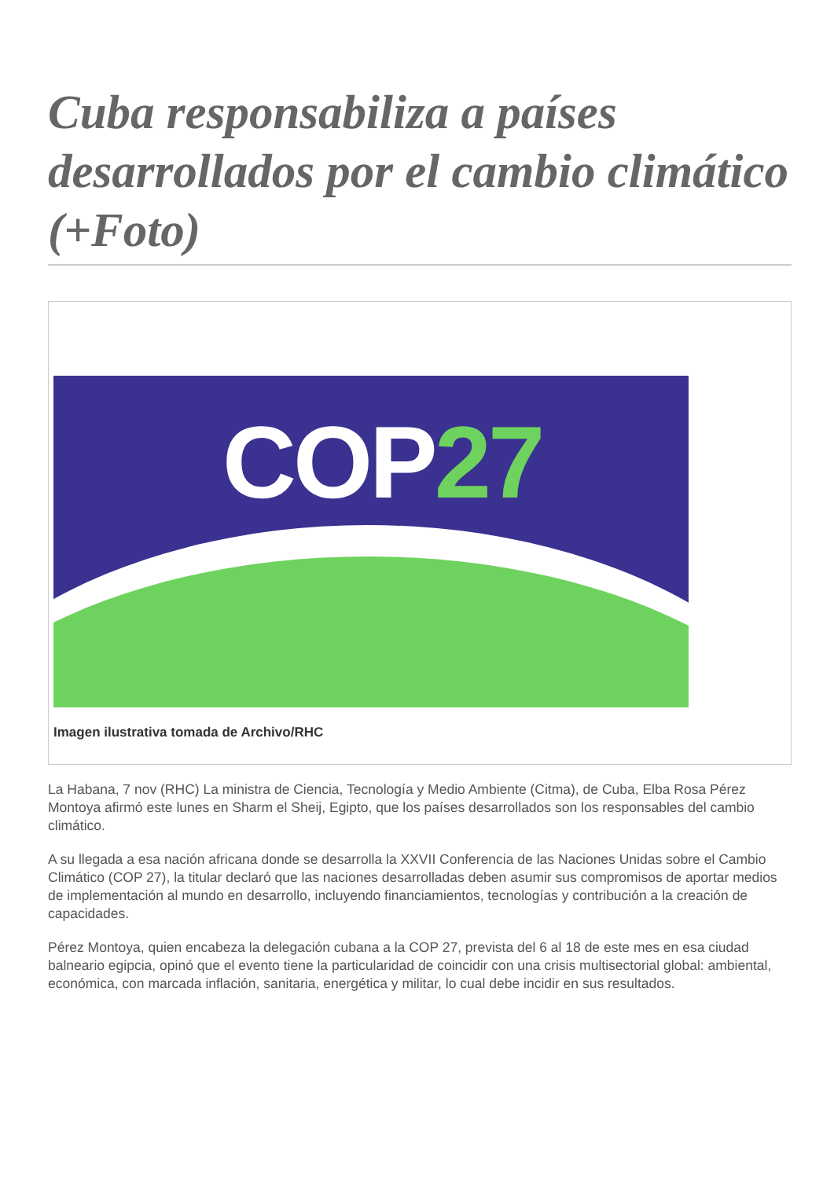Cuba responsabiliza a países desarrollados por el cambio climático (+Foto)
COP27
Imagen ilustrativa tomada de Archivo/RHC
La Habana, 7 nov (RHC) La ministra de Ciencia, Tecnología y Medio Ambiente (Citma), de Cuba, Elba Rosa Pérez Montoya afirmó este lunes en Sharm el Sheij, Egipto, que los países desarrollados son los responsables del cambio climático.
A su llegada a esa nación africana donde se desarrolla la XXVII Conferencia de las Naciones Unidas sobre el Cambio Climático (COP 27), la titular declaró que las naciones desarrolladas deben asumir sus compromisos de aportar medios de implementación al mundo en desarrollo, incluyendo financiamientos, tecnologías y contribución a la creación de capacidades.
Pérez Montoya, quien encabeza la delegación cubana a la COP 27, prevista del 6 al 18 de este mes en esa ciudad balneario egipcia, opinó que el evento tiene la particularidad de coincidir con una crisis multisectorial global: ambiental, económica, con marcada inflación, sanitaria, energética y militar, lo cual debe incidir en sus resultados.